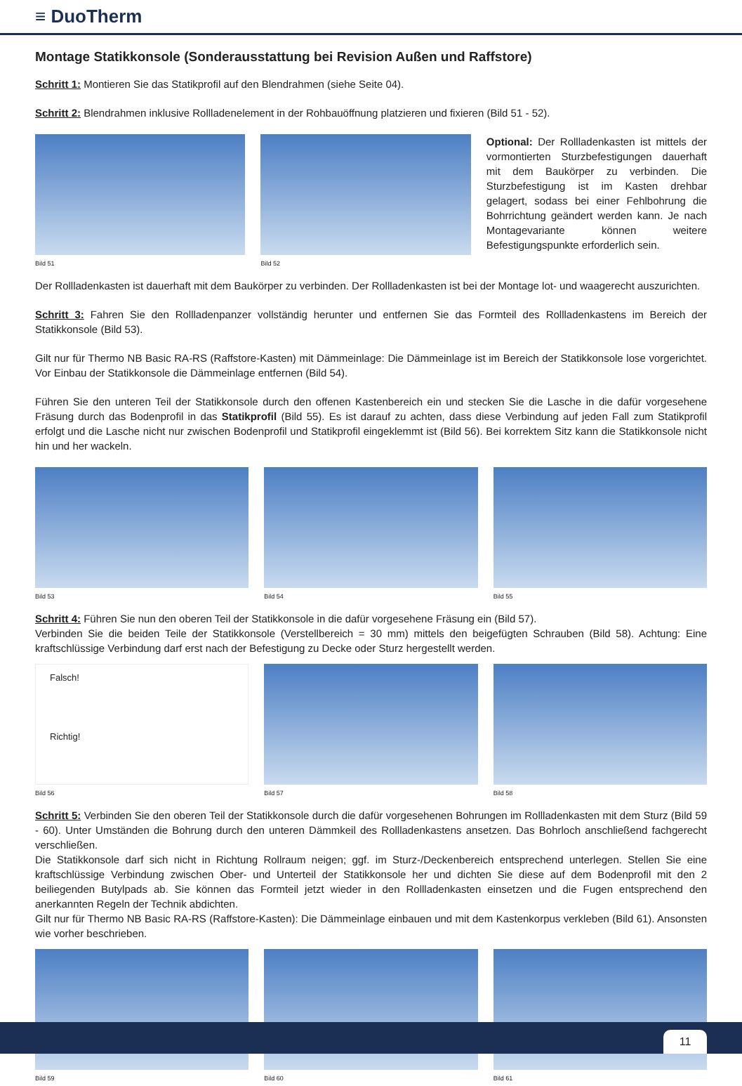≡ DuoTherm
Montage Statikkonsole (Sonderausstattung bei Revision Außen und Raffstore)
Schritt 1: Montieren Sie das Statikprofil auf den Blendrahmen (siehe Seite 04).
Schritt 2: Blendrahmen inklusive Rollladenelement in der Rohbauöffnung platzieren und fixieren (Bild 51 - 52).
Bild 51 Bild 52
Optional: Der Rollladenkasten ist mittels der vormontierten Sturzbefestigungen dauerhaft mit dem Baukörper zu verbinden. Die Sturzbefestigung ist im Kasten drehbar gelagert, sodass bei einer Fehlbohrung die Bohrrichtung geändert werden kann. Je nach Montagevariante können weitere Befestigungspunkte erforderlich sein.
Der Rollladenkasten ist dauerhaft mit dem Baukörper zu verbinden. Der Rollladenkasten ist bei der Montage lot- und waagerecht auszurichten.
Schritt 3: Fahren Sie den Rollladenpanzer vollständig herunter und entfernen Sie das Formteil des Rollladenkastens im Bereich der Statikkonsole (Bild 53).
Gilt nur für Thermo NB Basic RA-RS (Raffstore-Kasten) mit Dämmeinlage: Die Dämmeinlage ist im Bereich der Statikkonsole lose vorgerichtet. Vor Einbau der Statikkonsole die Dämmeinlage entfernen (Bild 54).
Führen Sie den unteren Teil der Statikkonsole durch den offenen Kastenbereich ein und stecken Sie die Lasche in die dafür vorgesehene Fräsung durch das Bodenprofil in das Statikprofil (Bild 55). Es ist darauf zu achten, dass diese Verbindung auf jeden Fall zum Statikprofil erfolgt und die Lasche nicht nur zwischen Bodenprofil und Statikprofil eingeklemmt ist (Bild 56). Bei korrektem Sitz kann die Statikkonsole nicht hin und her wackeln.
Bild 53 Bild 54 Bild 55
Schritt 4: Führen Sie nun den oberen Teil der Statikkonsole in die dafür vorgesehene Fräsung ein (Bild 57).
Verbinden Sie die beiden Teile der Statikkonsole (Verstellbereich = 30 mm) mittels den beigefügten Schrauben (Bild 58). Achtung: Eine kraftschlüssige Verbindung darf erst nach der Befestigung zu Decke oder Sturz hergestellt werden.
Falsch!
Richtig!
Bild 56
Bild 57 Bild 58
Schritt 5: Verbinden Sie den oberen Teil der Statikkonsole durch die dafür vorgesehenen Bohrungen im Rollladenkasten mit dem Sturz (Bild 59 - 60). Unter Umständen die Bohrung durch den unteren Dämmkeil des Rollladenkastens ansetzen. Das Bohrloch anschließend fachgerecht verschließen.
Die Statikkonsole darf sich nicht in Richtung Rollraum neigen; ggf. im Sturz-/Deckenbereich entsprechend unterlegen. Stellen Sie eine kraftschlüssige Verbindung zwischen Ober- und Unterteil der Statikkonsole her und dichten Sie diese auf dem Bodenprofil mit den 2 beiliegenden Butylpads ab. Sie können das Formteil jetzt wieder in den Rollladenkasten einsetzen und die Fugen entsprechend den anerkannten Regeln der Technik abdichten.
Gilt nur für Thermo NB Basic RA-RS (Raffstore-Kasten): Die Dämmeinlage einbauen und mit dem Kastenkorpus verkleben (Bild 61). Ansonsten wie vorher beschrieben.
Bild 59 Bild 60 Bild 61
11